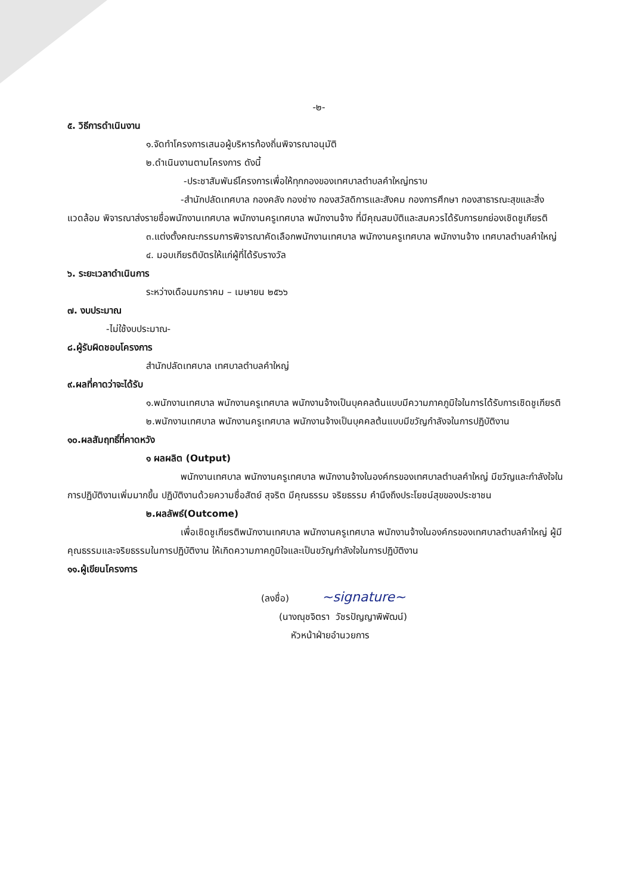-๒-
๕. วิธีการดำเนินงาน
๑.จัดทำโครงการเสนอผู้บริหารท้องถิ่นพิจารณาอนุมัติ
๒.ดำเนินงานตามโครงการ ดังนี้
-ประชาสัมพันธ์โครงการเพื่อให้ทุกกองของเทศบาลตำบลคำใหญ่ทราบ
-สำนักปลัดเทศบาล กองคลัง กองช่าง กองสวัสดิการและสังคม กองการศึกษา กองสาธารณะสุขและสิ่งแวดล้อม พิจารณาส่งรายชื่อพนักงานเทศบาล พนักงานครูเทศบาล พนักงานจ้าง ที่มีคุณสมบัติและสมควรได้รับการยกย่องเชิดชูเกียรติ
๓.แต่งตั้งคณะกรรมการพิจารณาคัดเลือกพนักงานเทศบาล พนักงานครูเทศบาล พนักงานจ้าง เทศบาลตำบลคำใหญ่
๔. มอบเกียรติบัตรให้แก่ผู้ที่ได้รับรางวัล
๖. ระยะเวลาดำเนินการ
ระหว่างเดือนมกราคม – เมษายน ๒๕๖๖
๗. งบประมาณ
-ไม่ใช้งบประมาณ-
๘.ผู้รับผิดชอบโครงการ
สำนักปลัดเทศบาล เทศบาลตำบลคำใหญ่
๙.ผลที่คาดว่าจะได้รับ
๑.พนักงานเทศบาล พนักงานครูเทศบาล พนักงานจ้างเป็นบุคคลต้นแบบมีความภาคภูมิใจในการได้รับการเชิดชูเกียรติ
๒.พนักงานเทศบาล พนักงานครูเทศบาล พนักงานจ้างเป็นบุคคลต้นแบบมีขวัญกำลังจในการปฏิบัติงาน
๑๐.ผลสัมฤทธิ์ที่คาดหวัง
๑ ผลผลิต (Output)
พนักงานเทศบาล พนักงานครูเทศบาล พนักงานจ้างในองค์กรของเทศบาลตำบลคำใหญ่ มีขวัญและกำลังใจในการปฏิบัติงานเพิ่มมากขึ้น ปฏิบัติงานด้วยความซื่อสัตย์ สุจริต มีคุณธรรม จริยธรรม คำนึงถึงประโยชน์สุขของประชาชน
๒.ผลลัพธ์(Outcome)
เพื่อเชิดชูเกียรติพนักงานเทศบาล พนักงานครูเทศบาล พนักงานจ้างในองค์กรของเทศบาลตำบลคำใหญ่ ผู้มีคุณธรรมและจริยธรรมในการปฏิบัติงาน ให้เกิดความภาคภูมิใจและเป็นขวัญกำลังใจในการปฏิบัติงาน
๑๑.ผู้เขียนโครงการ
(ลงชื่อ) ~signature~
(นางณุชจิตรา วัชรปัญญาพิพัฒน์)
หัวหน้าฝ่ายอำนวยการ